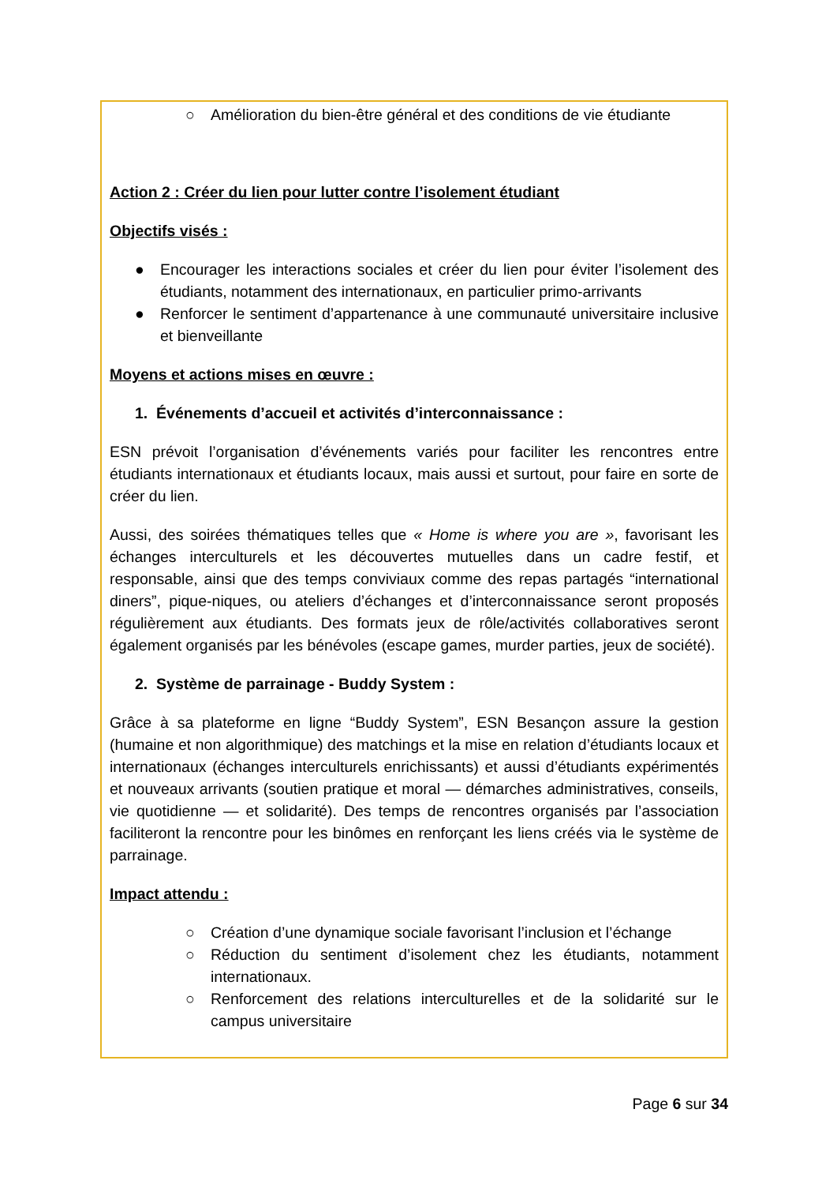○ Amélioration du bien-être général et des conditions de vie étudiante
Action 2 : Créer du lien pour lutter contre l’isolement étudiant
Objectifs visés :
● Encourager les interactions sociales et créer du lien pour éviter l’isolement des étudiants, notamment des internationaux, en particulier primo-arrivants
● Renforcer le sentiment d’appartenance à une communauté universitaire inclusive et bienveillante
Moyens et actions mises en œuvre :
1. Événements d’accueil et activités d’interconnaissance :
ESN prévoit l’organisation d’événements variés pour faciliter les rencontres entre étudiants internationaux et étudiants locaux, mais aussi et surtout, pour faire en sorte de créer du lien.
Aussi, des soirées thématiques telles que « Home is where you are », favorisant les échanges interculturels et les découvertes mutuelles dans un cadre festif, et responsable, ainsi que des temps conviviaux comme des repas partagés “international diners”, pique-niques, ou ateliers d’échanges et d’interconnaissance seront proposés régulièrement aux étudiants. Des formats jeux de rôle/activités collaboratives seront également organisés par les bénévoles (escape games, murder parties, jeux de société).
2. Système de parrainage - Buddy System :
Grâce à sa plateforme en ligne “Buddy System”, ESN Besançon assure la gestion (humaine et non algorithmique) des matchings et la mise en relation d’étudiants locaux et internationaux (échanges interculturels enrichissants) et aussi d’étudiants expérimentés et nouveaux arrivants (soutien pratique et moral — démarches administratives, conseils, vie quotidienne — et solidarité). Des temps de rencontres organisés par l’association faciliteront la rencontre pour les binômes en renforçant les liens créés via le système de parrainage.
Impact attendu :
○ Création d’une dynamique sociale favorisant l’inclusion et l’échange
○ Réduction du sentiment d’isolement chez les étudiants, notamment internationaux.
○ Renforcement des relations interculturelles et de la solidarité sur le campus universitaire
Page 6 sur 34